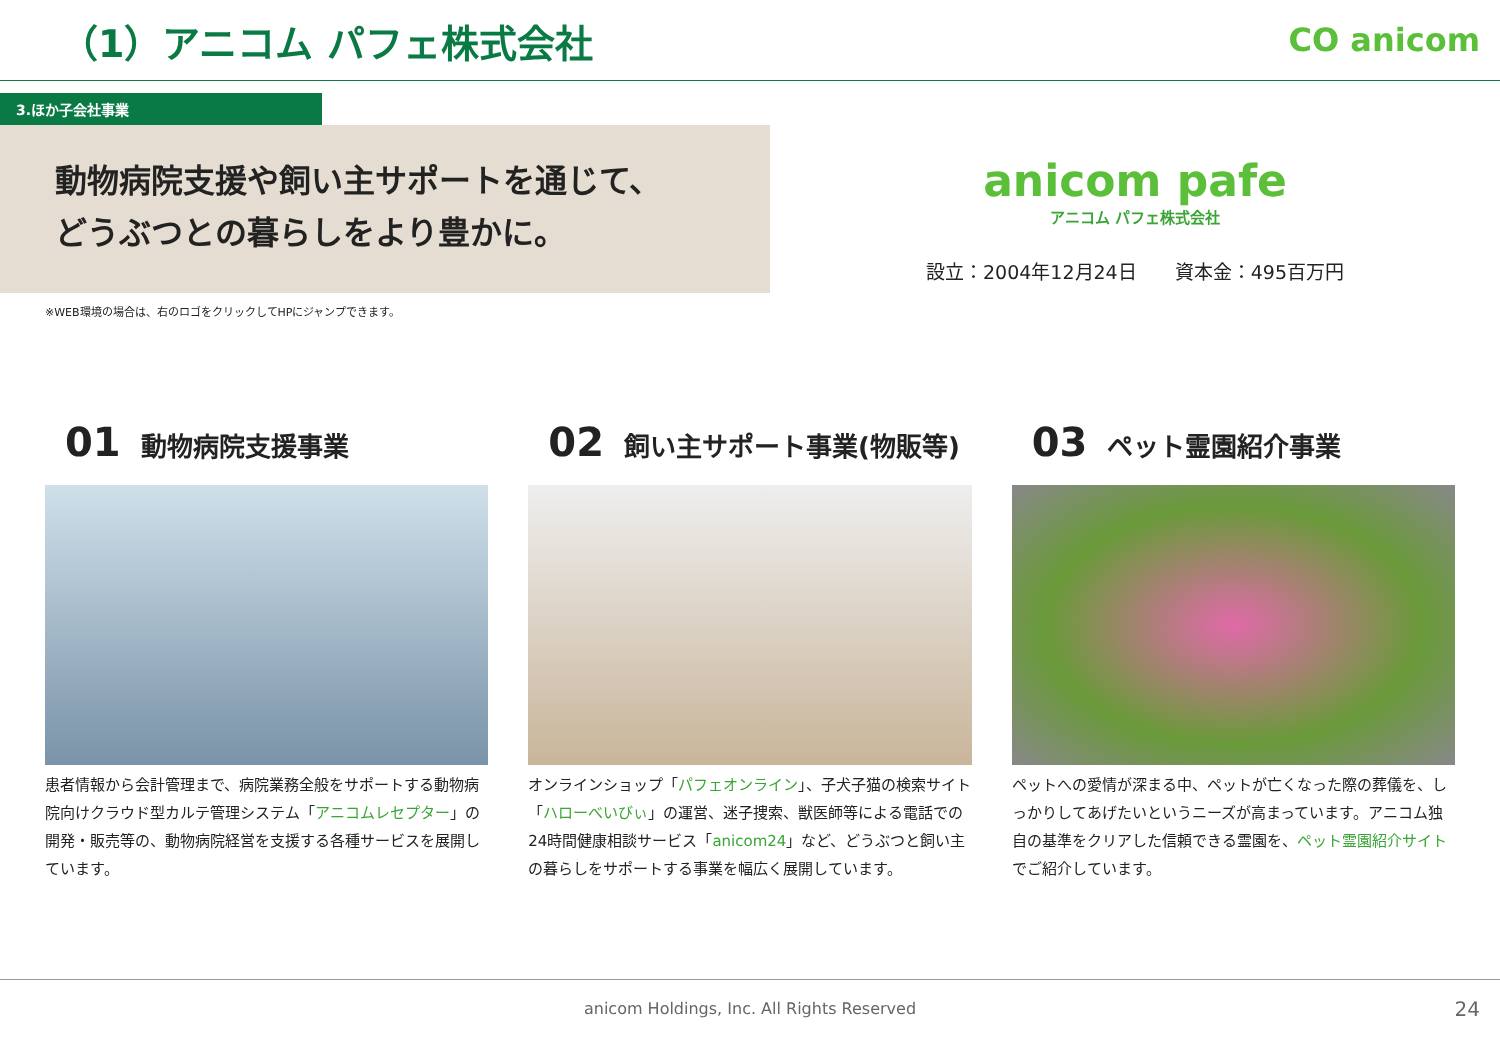（1）アニコム パフェ株式会社
CO anicom
3.ほか子会社事業
動物病院支援や飼い主サポートを通じて、
どうぶつとの暮らしをより豊かに。
anicom pafe
アニコム パフェ株式会社
設立：2004年12月24日　　資本金：495百万円
※WEB環境の場合は、右のロゴをクリックしてHPにジャンプできます。
01 動物病院支援事業
患者情報から会計管理まで、病院業務全般をサポートする動物病院向けクラウド型カルテ管理システム「アニコムレセプター」の開発・販売等の、動物病院経営を支援する各種サービスを展開しています。
02 飼い主サポート事業(物販等)
オンラインショップ「パフェオンライン」、子犬子猫の検索サイト「ハローべいびぃ」の運営、迷子捜索、獣医師等による電話での24時間健康相談サービス「anicom24」など、どうぶつと飼い主の暮らしをサポートする事業を幅広く展開しています。
03 ペット霊園紹介事業
ペットへの愛情が深まる中、ペットが亡くなった際の葬儀を、しっかりしてあげたいというニーズが高まっています。アニコム独自の基準をクリアした信頼できる霊園を、ペット霊園紹介サイトでご紹介しています。
anicom Holdings, Inc. All Rights Reserved 24